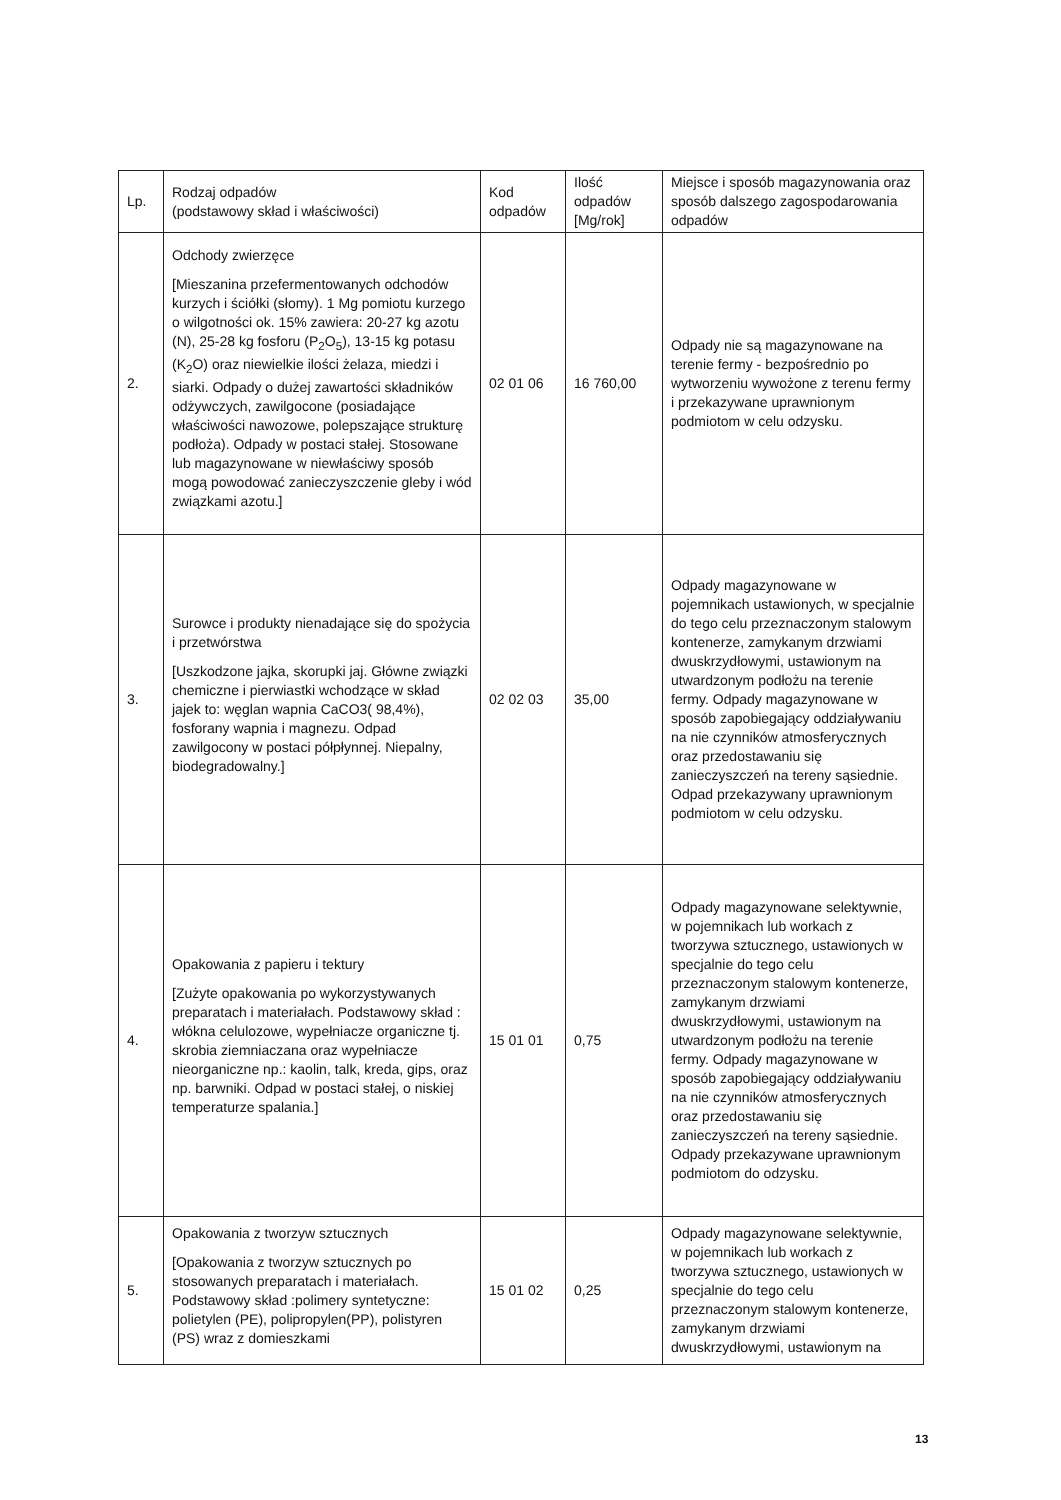| Lp. | Rodzaj odpadów (podstawowy skład i właściwości) | Kod odpadów | Ilość odpadów [Mg/rok] | Miejsce i sposób magazynowania oraz sposób dalszego zagospodarowania odpadów |
| --- | --- | --- | --- | --- |
| 2. | Odchody zwierzęce [Mieszanina przefermentowanych odchodów kurzych i ściółki (słomy). 1 Mg pomiotu kurzego o wilgotności ok. 15% zawiera: 20-27 kg azotu (N), 25-28 kg fosforu (P<sub>2</sub>O<sub>5</sub>), 13-15 kg potasu (K<sub>2</sub>O) oraz niewielkie ilości żelaza, miedzi i siarki. Odpady o dużej zawartości składników odżywczych, zawilgocone (posiadające właściwości nawozowe, polepszające strukturę podłoża). Odpady w postaci stałej. Stosowane lub magazynowane w niewłaściwy sposób mogą powodować zanieczyszczenie gleby i wód związkami azotu.] | 02 01 06 | 16 760,00 | Odpady nie są magazynowane na terenie fermy - bezpośrednio po wytworzeniu wywożone z terenu fermy i przekazywane uprawnionym podmiotom w celu odzysku. |
| 3. | Surowce i produkty nienadające się do spożycia i przetwórstwa [Uszkodzone jajka, skorupki jaj. Główne związki chemiczne i pierwiastki wchodzące w skład jajek to: węglan wapnia CaCO3( 98,4%), fosforany wapnia i magnezu. Odpad zawilgocony w postaci półpłynnej. Niepalny, biodegradowalny.] | 02 02 03 | 35,00 | Odpady magazynowane w pojemnikach ustawionych, w specjalnie do tego celu przeznaczonym stalowym kontenerze, zamykanym drzwiami dwuskrzydłowymi, ustawionym na utwardzonym podłożu na terenie fermy. Odpady magazynowane w sposób zapobiegający oddziaływaniu na nie czynników atmosferycznych oraz przedostawaniu się zanieczyszczeń na tereny sąsiednie. Odpad przekazywany uprawnionym podmiotom w celu odzysku. |
| 4. | Opakowania z papieru i tektury [Zużyte opakowania po wykorzystywanych preparatach i materiałach. Podstawowy skład : włókna celulozowe, wypełniacze organiczne tj. skrobia ziemniaczana oraz wypełniacze nieorganiczne np.: kaolin, talk, kreda, gips, oraz np. barwniki. Odpad w postaci stałej, o niskiej temperaturze spalania.] | 15 01 01 | 0,75 | Odpady magazynowane selektywnie, w pojemnikach lub workach z tworzywa sztucznego, ustawionych w specjalnie do tego celu przeznaczonym stalowym kontenerze, zamykanym drzwiami dwuskrzydłowymi, ustawionym na utwardzonym podłożu na terenie fermy. Odpady magazynowane w sposób zapobiegający oddziaływaniu na nie czynników atmosferycznych oraz przedostawaniu się zanieczyszczeń na tereny sąsiednie. Odpady przekazywane uprawnionym podmiotom do odzysku. |
| 5. | Opakowania z tworzyw sztucznych [Opakowania z tworzyw sztucznych po stosowanych preparatach i materiałach. Podstawowy skład :polimery syntetyczne: polietylen (PE), polipropylen(PP), polistyren (PS) wraz z domieszkami | 15 01 02 | 0,25 | Odpady magazynowane selektywnie, w pojemnikach lub workach z tworzywa sztucznego, ustawionych w specjalnie do tego celu przeznaczonym stalowym kontenerze, zamykanym drzwiami dwuskrzydłowymi, ustawionym na |
13